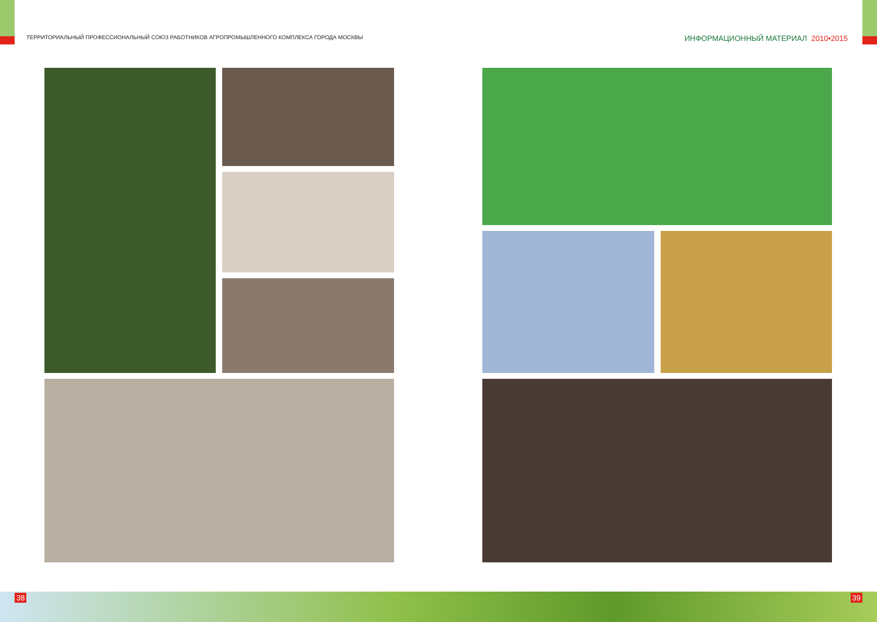ТЕРРИТОРИАЛЬНЫЙ ПРОФЕССИОНАЛЬНЫЙ СОЮЗ РАБОТНИКОВ АГРОПРОМЫШЛЕННОГО КОМПЛЕКСА ГОРОДА МОСКВЫ
ИНФОРМАЦИОННЫЙ МАТЕРИАЛ 2010•2015
38 39